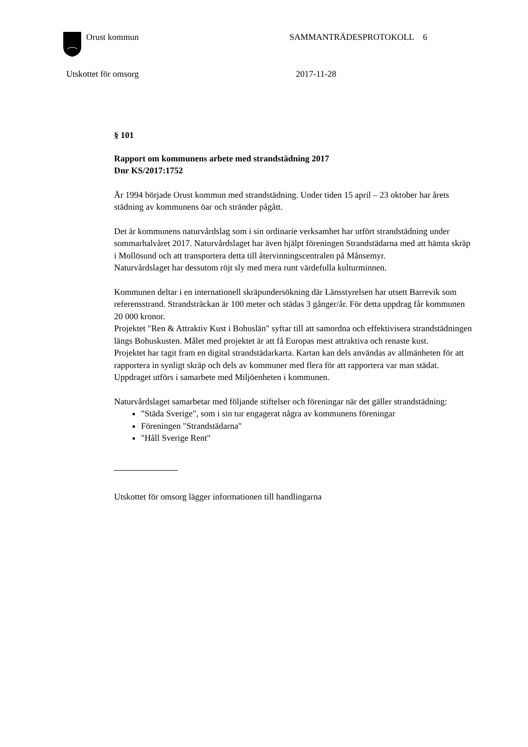Orust kommun SAMMANTRÄDESPROTOKOLL 6
Utskottet för omsorg 2017-11-28
§ 101
Rapport om kommunens arbete med strandstädning 2017
Dnr KS/2017:1752
År 1994 började Orust kommun med strandstädning. Under tiden 15 april – 23 oktober har årets städning av kommunens öar och stränder pågått.
Det är kommunens naturvårdslag som i sin ordinarie verksamhet har utfört strandstädning under sommarhalvåret 2017. Naturvårdslaget har även hjälpt föreningen Strandstädarna med att hämta skräp i Mollösund och att transportera detta till återvinningscentralen på Månsemyr.
Naturvårdslaget har dessutom röjt sly med mera runt värdefulla kulturminnen.
Kommunen deltar i en internationell skräpundersökning där Länsstyrelsen har utsett Barrevik som referensstrand. Strandsträckan är 100 meter och städas 3 gånger/år. För detta uppdrag får kommunen 20 000 kronor.
Projektet "Ren & Attraktiv Kust i Bohuslän" syftar till att samordna och effektivisera strandstädningen längs Bohuskusten. Målet med projektet är att få Europas mest attraktiva och renaste kust.
Projektet har tagit fram en digital strandstädarkarta. Kartan kan dels användas av allmänheten för att rapportera in synligt skräp och dels av kommuner med flera för att rapportera var man städat. Uppdraget utförs i samarbete med Miljöenheten i kommunen.
Naturvårdslaget samarbetar med följande stiftelser och föreningar när det gäller strandstädning:
"Städa Sverige", som i sin tur engagerat några av kommunens föreningar
Föreningen "Strandstädarna"
"Håll Sverige Rent"
Utskottet för omsorg lägger informationen till handlingarna